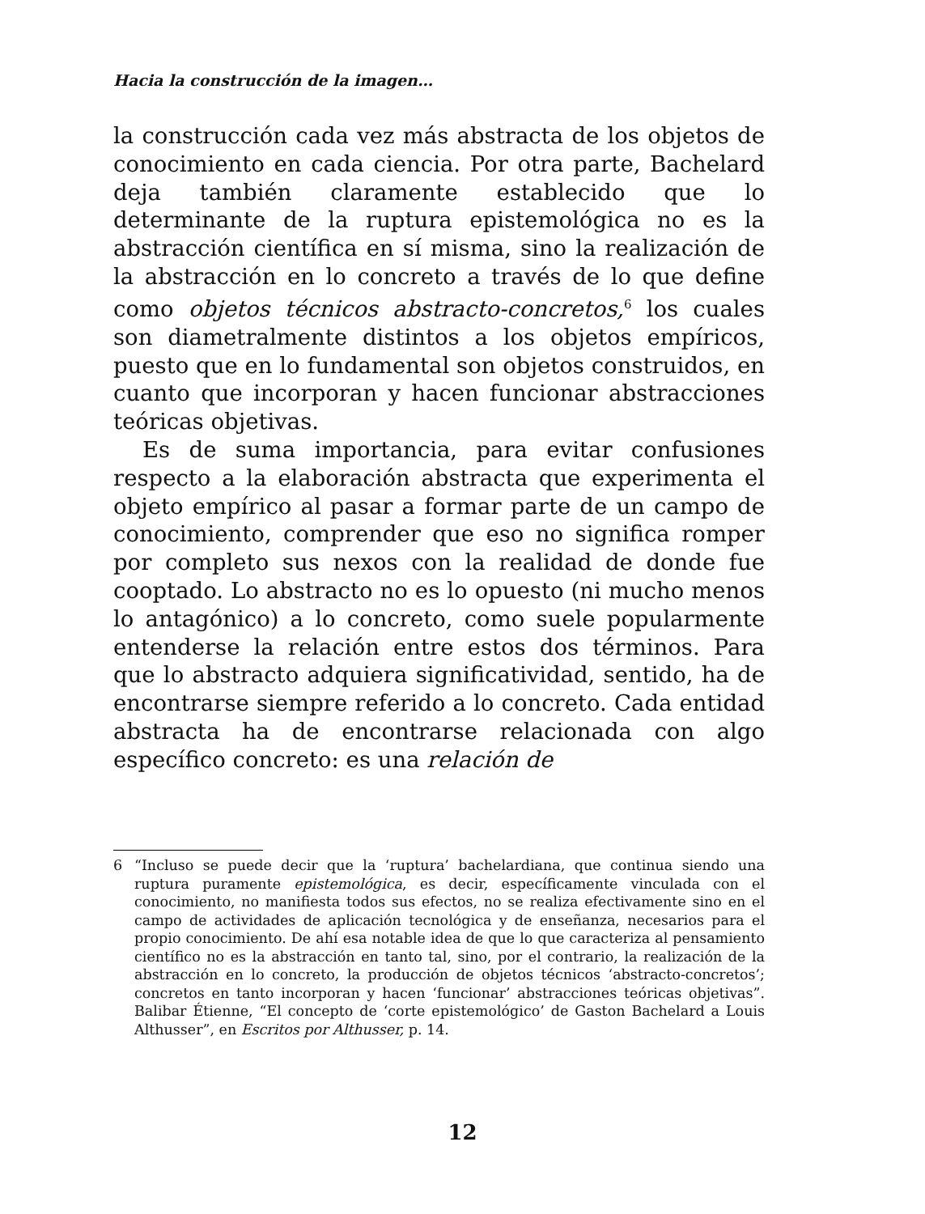Hacia la construcción de la imagen…
la construcción cada vez más abstracta de los objetos de conocimiento en cada ciencia. Por otra parte, Bachelard deja también claramente establecido que lo determinante de la ruptura epistemológica no es la abstracción científica en sí misma, sino la realización de la abstracción en lo concreto a través de lo que define como objetos técnicos abstracto-concretos,<sup>6</sup> los cuales son diametralmente distintos a los objetos empíricos, puesto que en lo fundamental son objetos construidos, en cuanto que incorporan y hacen funcionar abstracciones teóricas objetivas.
Es de suma importancia, para evitar confusiones respecto a la elaboración abstracta que experimenta el objeto empírico al pasar a formar parte de un campo de conocimiento, comprender que eso no significa romper por completo sus nexos con la realidad de donde fue cooptado. Lo abstracto no es lo opuesto (ni mucho menos lo antagónico) a lo concreto, como suele popularmente entenderse la relación entre estos dos términos. Para que lo abstracto adquiera significatividad, sentido, ha de encontrarse siempre referido a lo concreto. Cada entidad abstracta ha de encontrarse relacionada con algo específico concreto: es una relación de
6 “Incluso se puede decir que la ‘ruptura’ bachelardiana, que continua siendo una ruptura puramente epistemológica, es decir, específicamente vinculada con el conocimiento, no manifiesta todos sus efectos, no se realiza efectivamente sino en el campo de actividades de aplicación tecnológica y de enseñanza, necesarios para el propio conocimiento. De ahí esa notable idea de que lo que caracteriza al pensamiento científico no es la abstracción en tanto tal, sino, por el contrario, la realización de la abstracción en lo concreto, la producción de objetos técnicos ‘abstracto-concretos’; concretos en tanto incorporan y hacen ‘funcionar’ abstracciones teóricas objetivas”. Balibar Étienne, “El concepto de ‘corte epistemológico’ de Gaston Bachelard a Louis Althusser”, en Escritos por Althusser, p. 14.
12